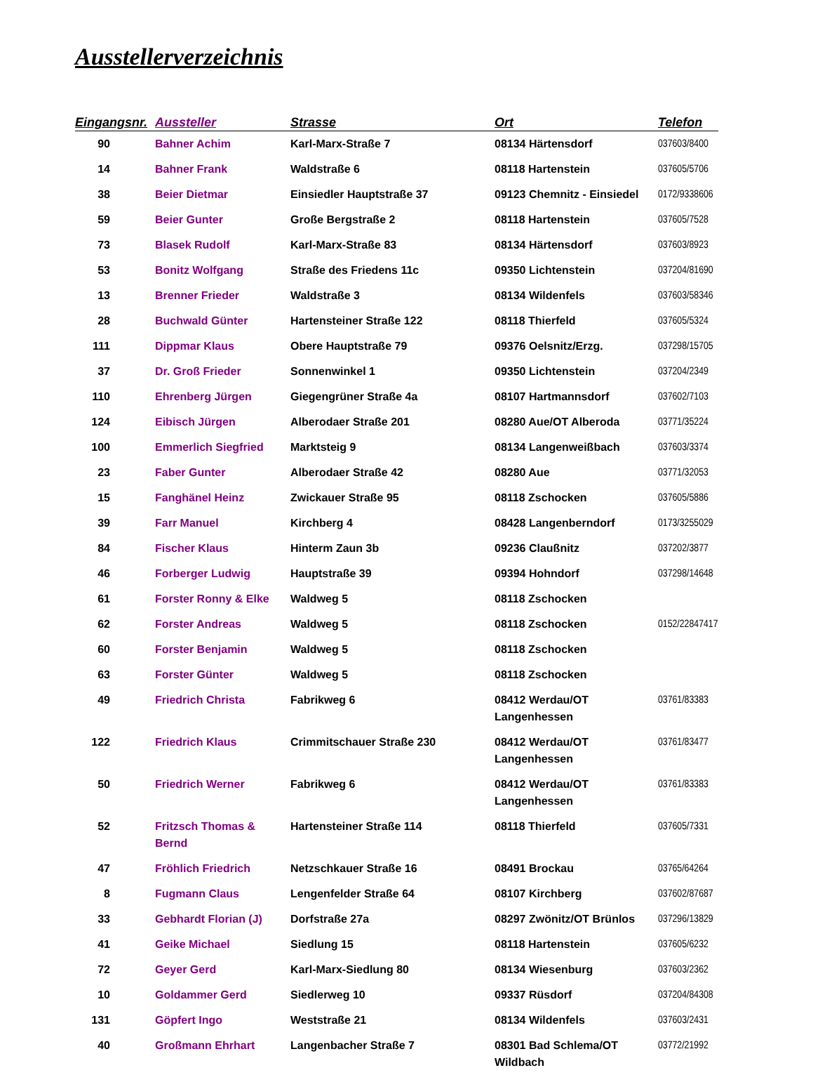Ausstellerverzeichnis
| Eingangsnr. | Aussteller | Strasse | Ort | Telefon |
| --- | --- | --- | --- | --- |
| 90 | Bahner Achim | Karl-Marx-Straße 7 | 08134 Härtensdorf | 037603/8400 |
| 14 | Bahner Frank | Waldstraße 6 | 08118 Hartenstein | 037605/5706 |
| 38 | Beier Dietmar | Einsiedler Hauptstraße 37 | 09123 Chemnitz - Einsiedel | 0172/9338606 |
| 59 | Beier Gunter | Große Bergstraße 2 | 08118 Hartenstein | 037605/7528 |
| 73 | Blasek Rudolf | Karl-Marx-Straße 83 | 08134 Härtensdorf | 037603/8923 |
| 53 | Bonitz Wolfgang | Straße des Friedens 11c | 09350 Lichtenstein | 037204/81690 |
| 13 | Brenner Frieder | Waldstraße 3 | 08134 Wildenfels | 037603/58346 |
| 28 | Buchwald Günter | Hartensteiner Straße 122 | 08118 Thierfeld | 037605/5324 |
| 111 | Dippmar Klaus | Obere Hauptstraße 79 | 09376 Oelsnitz/Erzg. | 037298/15705 |
| 37 | Dr. Groß Frieder | Sonnenwinkel 1 | 09350 Lichtenstein | 037204/2349 |
| 110 | Ehrenberg Jürgen | Giegengrüner Straße 4a | 08107 Hartmannsdorf | 037602/7103 |
| 124 | Eibisch Jürgen | Alberodaer Straße 201 | 08280 Aue/OT Alberoda | 03771/35224 |
| 100 | Emmerlich Siegfried | Marktsteig 9 | 08134 Langenweißbach | 037603/3374 |
| 23 | Faber Gunter | Alberodaer Straße 42 | 08280 Aue | 03771/32053 |
| 15 | Fanghänel Heinz | Zwickauer Straße 95 | 08118 Zschocken | 037605/5886 |
| 39 | Farr Manuel | Kirchberg 4 | 08428 Langenberndorf | 0173/3255029 |
| 84 | Fischer Klaus | Hinterm Zaun 3b | 09236 Claußnitz | 037202/3877 |
| 46 | Forberger Ludwig | Hauptstraße 39 | 09394 Hohndorf | 037298/14648 |
| 61 | Forster Ronny & Elke | Waldweg 5 | 08118 Zschocken | |
| 62 | Forster Andreas | Waldweg 5 | 08118 Zschocken | 0152/22847417 |
| 60 | Forster Benjamin | Waldweg 5 | 08118 Zschocken | |
| 63 | Forster Günter | Waldweg 5 | 08118 Zschocken | |
| 49 | Friedrich Christa | Fabrikweg 6 | 08412 Werdau/OT Langenhessen | 03761/83383 |
| 122 | Friedrich Klaus | Crimmitschauer Straße 230 | 08412 Werdau/OT Langenhessen | 03761/83477 |
| 50 | Friedrich Werner | Fabrikweg 6 | 08412 Werdau/OT Langenhessen | 03761/83383 |
| 52 | Fritzsch Thomas & Bernd | Hartensteiner Straße 114 | 08118 Thierfeld | 037605/7331 |
| 47 | Fröhlich Friedrich | Netzschkauer Straße 16 | 08491 Brockau | 03765/64264 |
| 8 | Fugmann Claus | Lengenfelder Straße 64 | 08107 Kirchberg | 037602/87687 |
| 33 | Gebhardt Florian (J) | Dorfstraße 27a | 08297 Zwönitz/OT Brünlos | 037296/13829 |
| 41 | Geike Michael | Siedlung 15 | 08118 Hartenstein | 037605/6232 |
| 72 | Geyer Gerd | Karl-Marx-Siedlung 80 | 08134 Wiesenburg | 037603/2362 |
| 10 | Goldammer Gerd | Siedlerweg 10 | 09337 Rüsdorf | 037204/84308 |
| 131 | Göpfert Ingo | Weststraße 21 | 08134 Wildenfels | 037603/2431 |
| 40 | Großmann Ehrhart | Langenbacher Straße 7 | 08301 Bad Schlema/OT Wildbach | 03772/21992 |